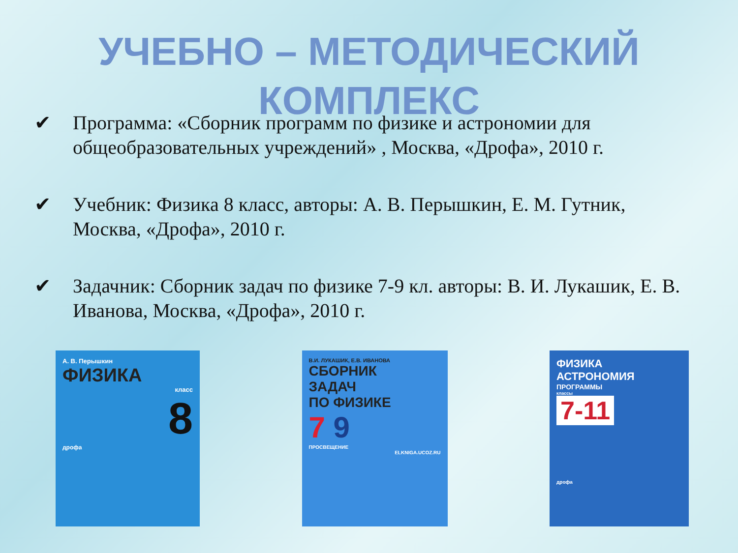УЧЕБНО – МЕТОДИЧЕСКИЙ
КОМПЛЕКС
✔ Программа: «Сборник программ по физике и астрономии для общеобразовательных учреждений» , Москва, «Дрофа», 2010 г.
✔ Учебник: Физика 8 класс, авторы: А. В. Перышкин, Е. М. Гутник, Москва, «Дрофа», 2010 г.
✔ Задачник: Сборник задач по физике 7-9 кл. авторы: В. И. Лукашик, Е. В. Иванова, Москва, «Дрофа», 2010 г.
А. В. Перышкин
ФИЗИКА
класс
8
дрофа
В.И. ЛУКАШИК, Е.В. ИВАНОВА
СБОРНИК
ЗАДАЧ
ПО ФИЗИКЕ
7 9
ПРОСВЕЩЕНИЕ
ELKNIGA.UCOZ.RU
ФИЗИКА
АСТРОНОМИЯ
ПРОГРАММЫ
классы
7-11
дрофа